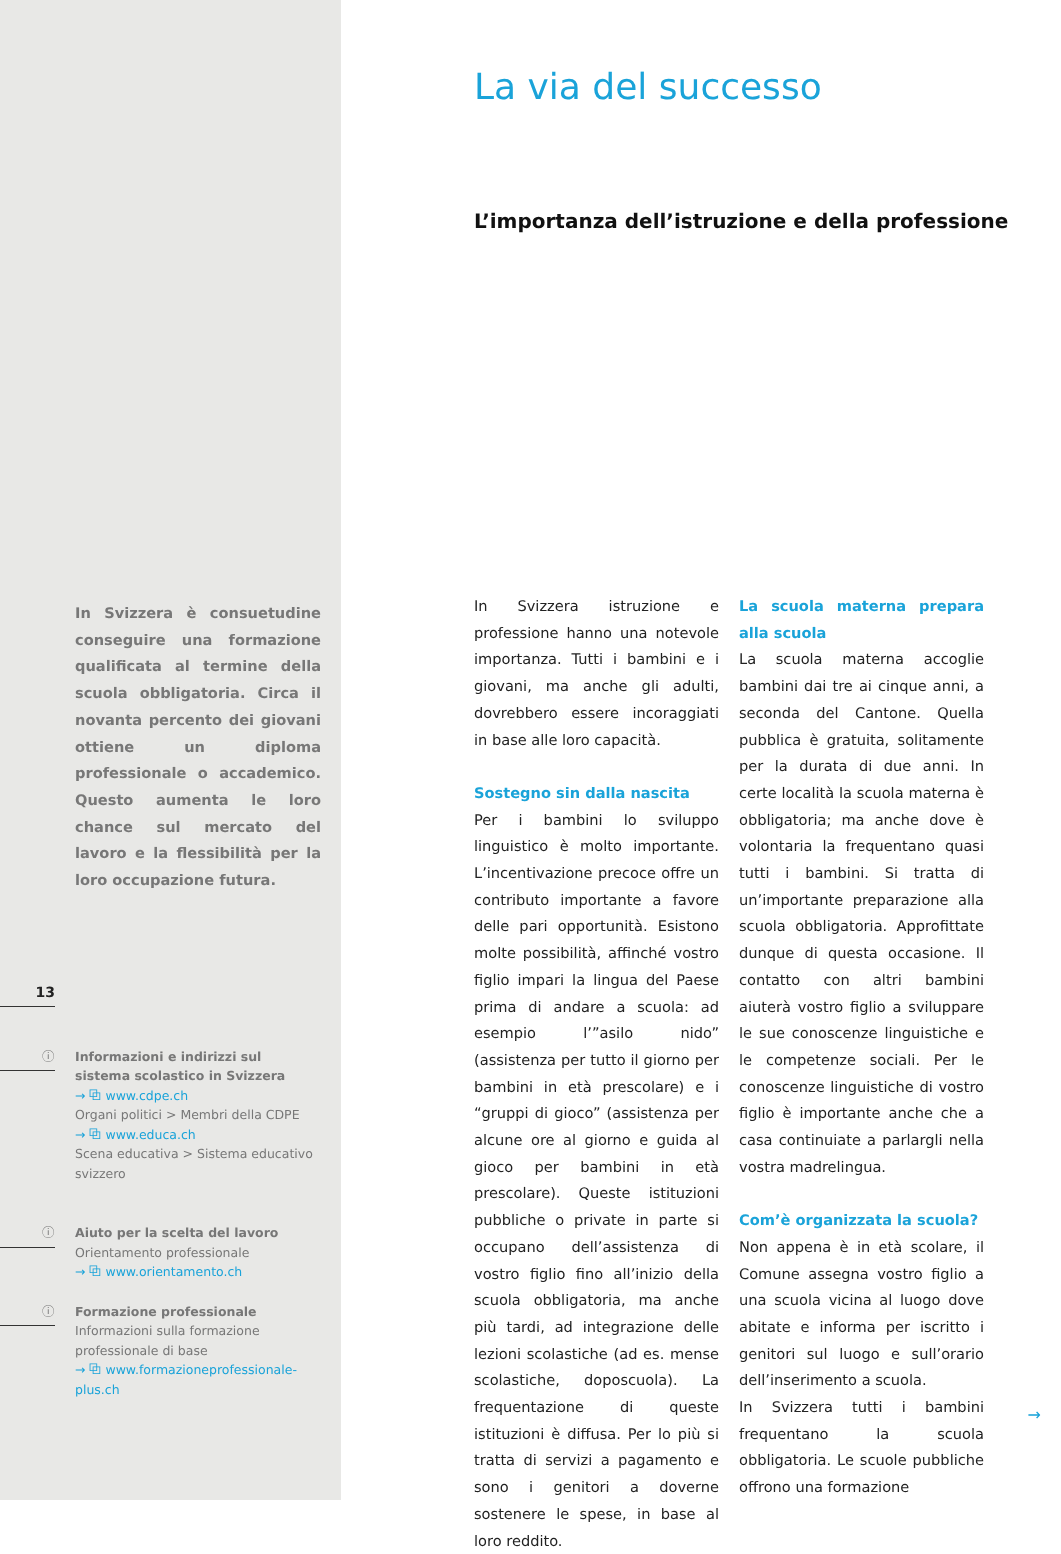In Svizzera è consuetudine conseguire una formazione qualificata al termine della scuola obbligatoria. Circa il novanta percento dei giovani ottiene un diploma professionale o accademico. Questo aumenta le loro chance sul mercato del lavoro e la flessibilità per la loro occupazione futura.
13
ⓘ Informazioni e indirizzi sul sistema scolastico in Svizzera
→ ⧉ www.cdpe.ch
Organi politici > Membri della CDPE
→ ⧉ www.educa.ch
Scena educativa > Sistema educativo svizzero
ⓘ Aiuto per la scelta del lavoro
Orientamento professionale
→ ⧉ www.orientamento.ch
ⓘ Formazione professionale
Informazioni sulla formazione professionale di base
→ ⧉ www.formazioneprofessionale-plus.ch
La via del successo
L’importanza dell’istruzione e della professione
In Svizzera istruzione e professione hanno una notevole importanza. Tutti i bambini e i giovani, ma anche gli adulti, dovrebbero essere incoraggiati in base alle loro capacità.
Sostegno sin dalla nascita
Per i bambini lo sviluppo linguistico è molto importante. L’incentivazione precoce offre un contributo importante a favore delle pari opportunità. Esistono molte possibilità, affinché vostro figlio impari la lingua del Paese prima di andare a scuola: ad esempio l’”asilo nido” (assistenza per tutto il giorno per bambini in età prescolare) e i “gruppi di gioco” (assistenza per alcune ore al giorno e guida al gioco per bambini in età prescolare). Queste istituzioni pubbliche o private in parte si occupano dell’assistenza di vostro figlio fino all’inizio della scuola obbligatoria, ma anche più tardi, ad integrazione delle lezioni scolastiche (ad es. mense scolastiche, doposcuola). La frequentazione di queste istituzioni è diffusa. Per lo più si tratta di servizi a pagamento e sono i genitori a doverne sostenere le spese, in base al loro reddito.
La scuola materna prepara alla scuola
La scuola materna accoglie bambini dai tre ai cinque anni, a seconda del Cantone. Quella pubblica è gratuita, solitamente per la durata di due anni. In certe località la scuola materna è obbligatoria; ma anche dove è volontaria la frequentano quasi tutti i bambini. Si tratta di un’importante preparazione alla scuola obbligatoria. Approfittate dunque di questa occasione. Il contatto con altri bambini aiuterà vostro figlio a sviluppare le sue conoscenze linguistiche e le competenze sociali. Per le conoscenze linguistiche di vostro figlio è importante anche che a casa continuiate a parlargli nella vostra madrelingua.
Com’è organizzata la scuola?
Non appena è in età scolare, il Comune assegna vostro figlio a una scuola vicina al luogo dove abitate e informa per iscritto i genitori sul luogo e sull’orario dell’inserimento a scuola.
In Svizzera tutti i bambini frequentano la scuola obbligatoria. Le scuole pubbliche offrono una formazione
→